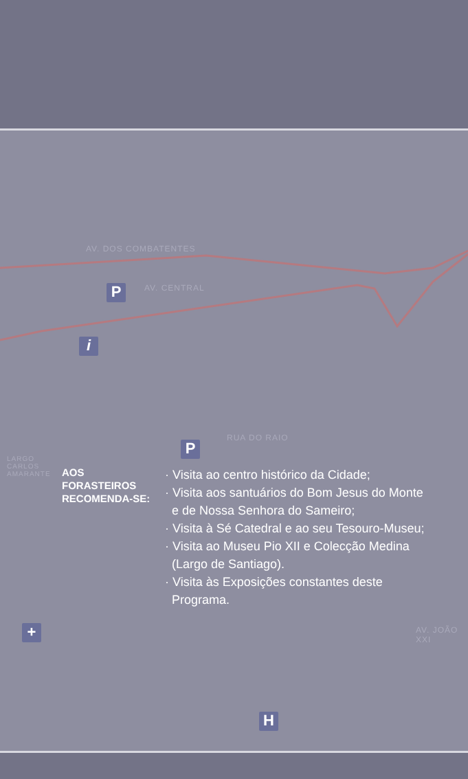AV. DOS COMBATENTES
AV. CENTRAL
RUA DO RAIO
LARGO
CARLOS
AMARANTE
AV. JOÃO XXI
P
P
i
+
H
AOS
FORASTEIROS
RECOMENDA-SE:
· Visita ao centro histórico da Cidade;
· Visita aos santuários do Bom Jesus do Monte e de Nossa Senhora do Sameiro;
· Visita à Sé Catedral e ao seu Tesouro-Museu;
· Visita ao Museu Pio XII e Colecção Medina (Largo de Santiago).
· Visita às Exposições constantes deste Programa.